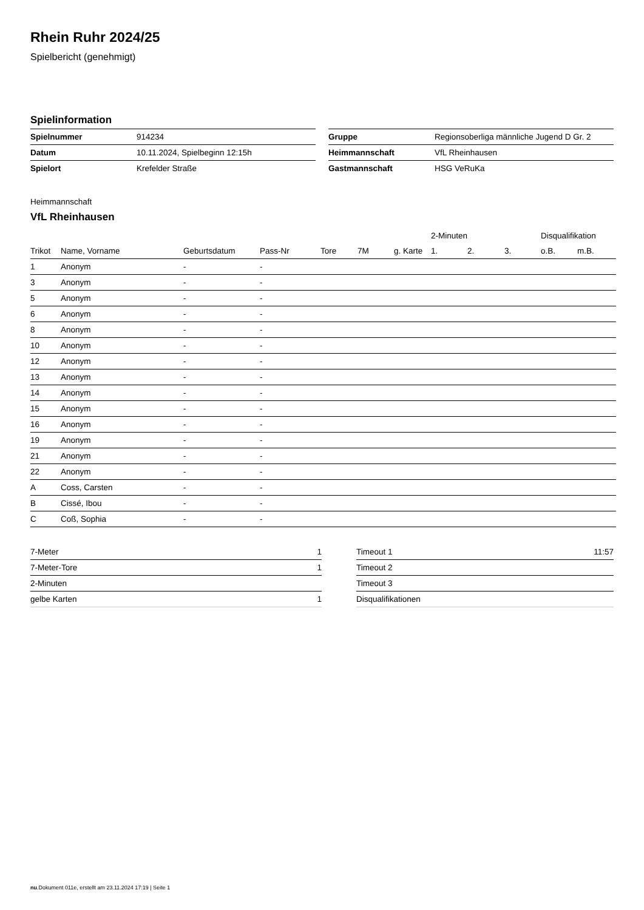Rhein Ruhr 2024/25
Spielbericht (genehmigt)
Spielinformation
| Spielnummer | 914234 |
| Datum | 10.11.2024, Spielbeginn 12:15h |
| Spielort | Krefelder Straße |
| Gruppe | Regionsoberliga männliche Jugend D Gr. 2 |
| Heimmannschaft | VfL Rheinhausen |
| Gastmannschaft | HSG VeRuKa |
Heimmannschaft
VfL Rheinhausen
| | | | | | | | 2-Minuten | | | Disqualifikation | |
| --- | --- | --- | --- | --- | --- | --- | --- | --- | --- | --- | --- |
| Trikot | Name, Vorname | Geburtsdatum | Pass-Nr | Tore | 7M | g. Karte | 1. | 2. | 3. | o.B. | m.B. |
| 1 | Anonym | - | - | | | | | | | | |
| 3 | Anonym | - | - | | | | | | | | |
| 5 | Anonym | - | - | | | | | | | | |
| 6 | Anonym | - | - | | | | | | | | |
| 8 | Anonym | - | - | | | | | | | | |
| 10 | Anonym | - | - | | | | | | | | |
| 12 | Anonym | - | - | | | | | | | | |
| 13 | Anonym | - | - | | | | | | | | |
| 14 | Anonym | - | - | | | | | | | | |
| 15 | Anonym | - | - | | | | | | | | |
| 16 | Anonym | - | - | | | | | | | | |
| 19 | Anonym | - | - | | | | | | | | |
| 21 | Anonym | - | - | | | | | | | | |
| 22 | Anonym | - | - | | | | | | | | |
| A | Coss, Carsten | - | - | | | | | | | | |
| B | Cissé, Ibou | - | - | | | | | | | | |
| C | Coß, Sophia | - | - | | | | | | | | |
| 7-Meter | 1 |
| 7-Meter-Tore | 1 |
| 2-Minuten | |
| gelbe Karten | 1 |
| Timeout 1 | 11:57 |
| Timeout 2 | |
| Timeout 3 | |
| Disqualifikationen | |
nu.Dokument 011e, erstellt am 23.11.2024 17:19 | Seite 1